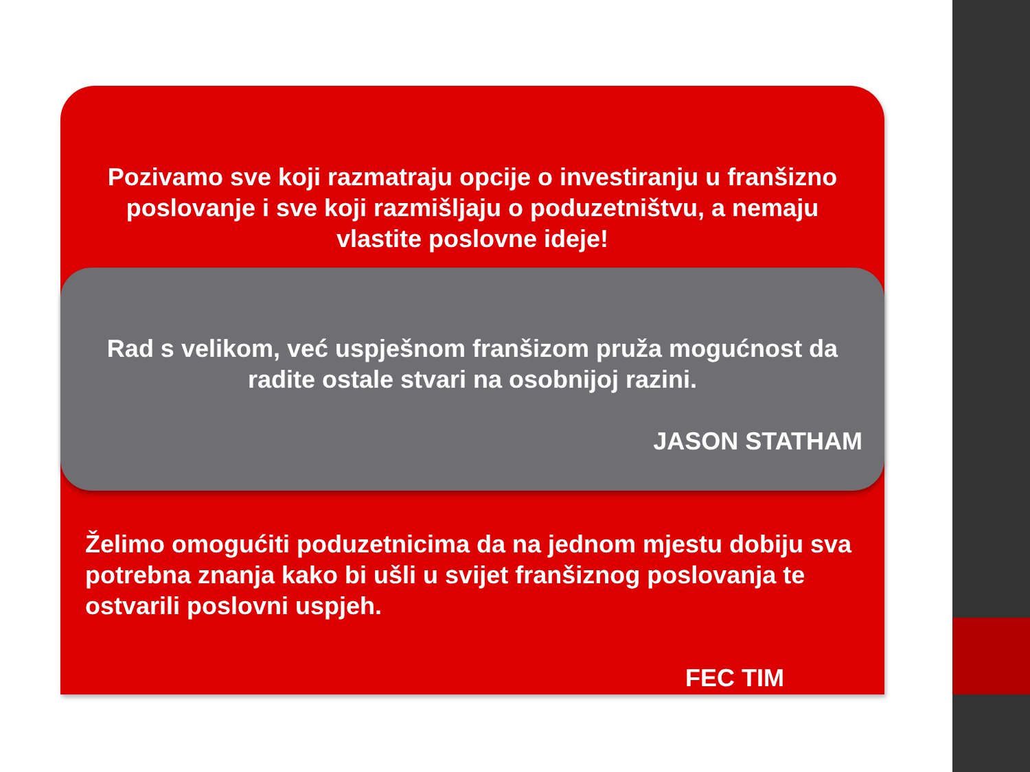Pozivamo sve koji razmatraju opcije o investiranju u franšizno poslovanje i sve koji razmišljaju o poduzetništvu, a nemaju vlastite poslovne ideje!
Rad s velikom, već uspješnom franšizom pruža mogućnost da radite ostale stvari na osobnijoj razini.
JASON STATHAM
Želimo omogućiti poduzetnicima da na jednom mjestu dobiju sva potrebna znanja kako bi ušli u svijet franšiznog poslovanja te ostvarili poslovni uspjeh.
FEC TIM